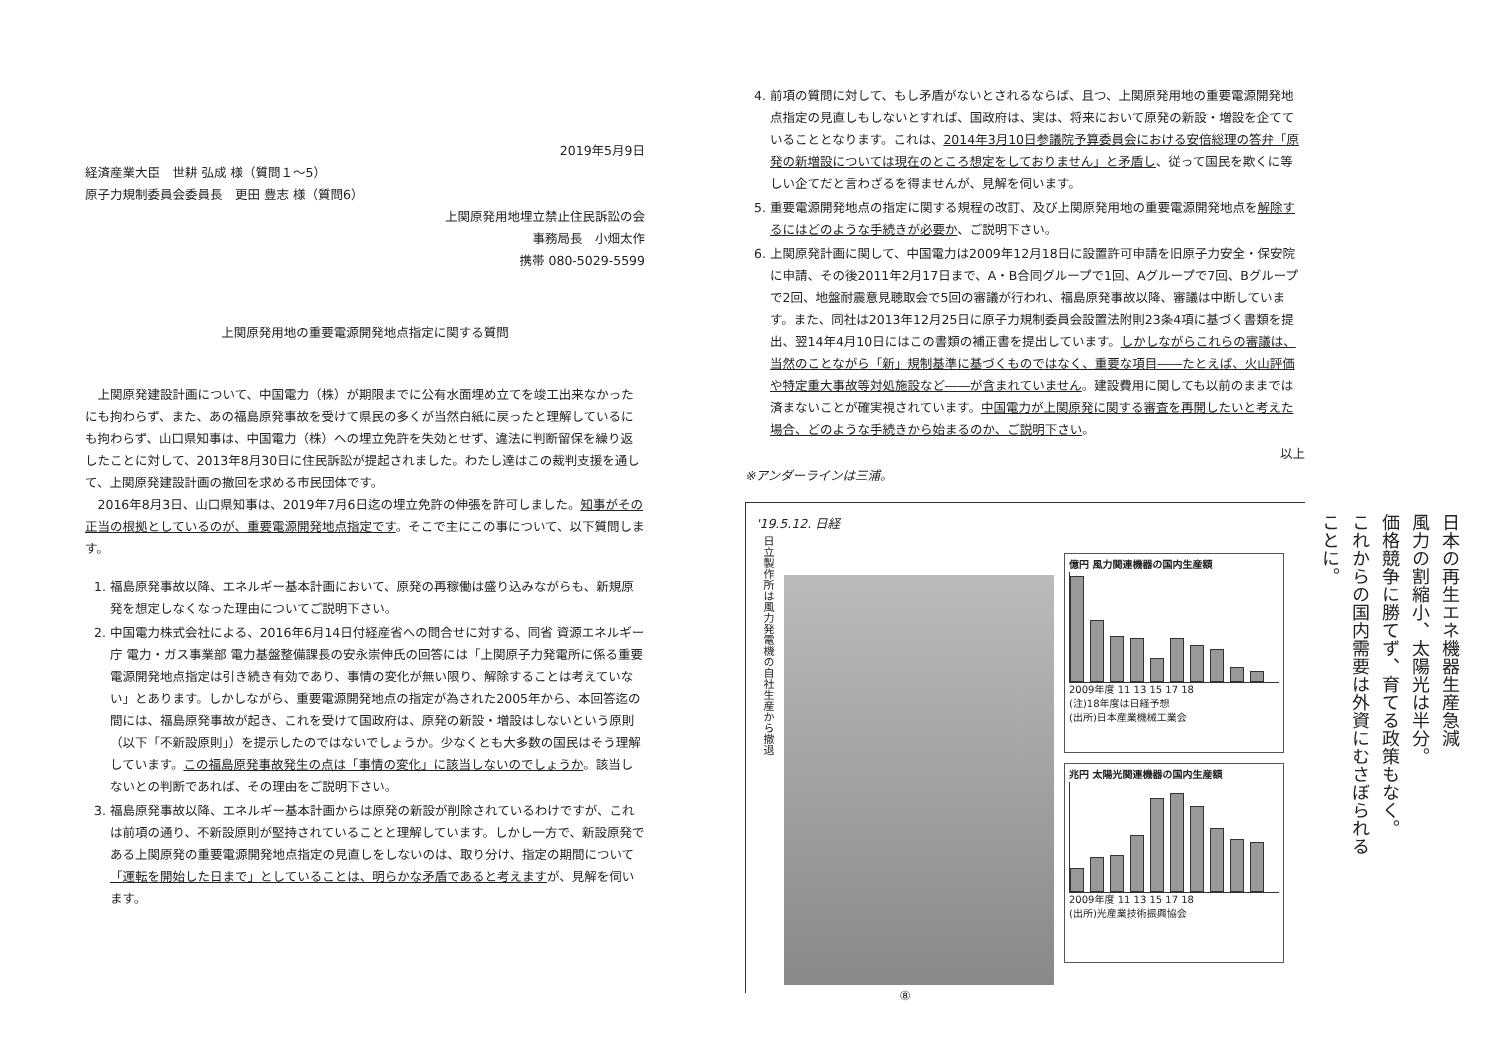2019年5月9日
経済産業大臣　世耕 弘成 様（質問１～5）
原子力規制委員会委員長　更田 豊志 様（質問6）
上関原発用地埋立禁止住民訴訟の会
事務局長　小畑太作
携帯 080-5029-5599
上関原発用地の重要電源開発地点指定に関する質問
上関原発建設計画について、中国電力（株）が期限までに公有水面埋め立てを竣工出来なかったにも拘わらず、また、あの福島原発事故を受けて県民の多くが当然白紙に戻ったと理解しているにも拘わらず、山口県知事は、中国電力（株）への埋立免許を失効とせず、違法に判断留保を繰り返したことに対して、2013年8月30日に住民訴訟が提起されました。わたし達はこの裁判支援を通して、上関原発建設計画の撤回を求める市民団体です。
2016年8月3日、山口県知事は、2019年7月6日迄の埋立免許の伸張を許可しました。知事がその正当の根拠としているのが、重要電源開発地点指定です。そこで主にこの事について、以下質問します。
1. 福島原発事故以降、エネルギー基本計画において、原発の再稼働は盛り込みながらも、新規原発を想定しなくなった理由についてご説明下さい。
2. 中国電力株式会社による、2016年6月14日付経産省への問合せに対する、同省 資源エネルギー庁 電力・ガス事業部 電力基盤整備課長の安永崇伸氏の回答には「上関原子力発電所に係る重要電源開発地点指定は引き続き有効であり、事情の変化が無い限り、解除することは考えていない」とあります。しかしながら、重要電源開発地点の指定が為された2005年から、本回答迄の間には、福島原発事故が起き、これを受けて国政府は、原発の新設・増設はしないという原則（以下「不新設原則」）を提示したのではないでしょうか。少なくとも大多数の国民はそう理解しています。この福島原発事故発生の点は「事情の変化」に該当しないのでしょうか。該当しないとの判断であれば、その理由をご説明下さい。
3. 福島原発事故以降、エネルギー基本計画からは原発の新設が削除されているわけですが、これは前項の通り、不新設原則が堅持されていることと理解しています。しかし一方で、新設原発である上関原発の重要電源開発地点指定の見直しをしないのは、取り分け、指定の期間について「運転を開始した日まで」としていることは、明らかな矛盾であると考えますが、見解を伺います。
4. 前項の質問に対して、もし矛盾がないとされるならば、且つ、上関原発用地の重要電源開発地点指定の見直しもしないとすれば、国政府は、実は、将来において原発の新設・増設を企てていることとなります。これは、2014年3月10日参議院予算委員会における安倍総理の答弁「原発の新増設については現在のところ想定をしておりません」と矛盾し、従って国民を欺くに等しい企てだと言わざるを得ませんが、見解を伺います。
5. 重要電源開発地点の指定に関する規程の改訂、及び上関原発用地の重要電源開発地点を解除するにはどのような手続きが必要か、ご説明下さい。
6. 上関原発計画に関して、中国電力は2009年12月18日に設置許可申請を旧原子力安全・保安院に申請、その後2011年2月17日まで、A・B合同グループで1回、Aグループで7回、Bグループで2回、地盤耐震意見聴取会で5回の審議が行われ、福島原発事故以降、審議は中断しています。また、同社は2013年12月25日に原子力規制委員会設置法附則23条4項に基づく書類を提出、翌14年4月10日にはこの書類の補正書を提出しています。しかしながらこれらの審議は、当然のことながら「新」規制基準に基づくものではなく、重要な項目――たとえば、火山評価や特定重大事故等対処施設など――が含まれていません。建設費用に関しても以前のままでは済まないことが確実視されています。中国電力が上関原発に関する審査を再開したいと考えた場合、どのような手続きから始まるのか、ご説明下さい。
以上
※アンダーラインは三浦。
'19.5.12. 日経
日立製作所は風力発電機の自社生産から撤退
⑧
億円 風力関連機器の国内生産額
2009年度 11 13 15 17 18
(注)18年度は日経予想
(出所)日本産業機械工業会
兆円 太陽光関連機器の国内生産額
2009年度 11 13 15 17 18
(出所)光産業技術振興協会
日本の再生エネ機器生産急減
風力の割縮小、太陽光は半分。
価格競争に勝てず、育てる政策もなく。
これからの国内需要は外資にむさぼられる
ことに。